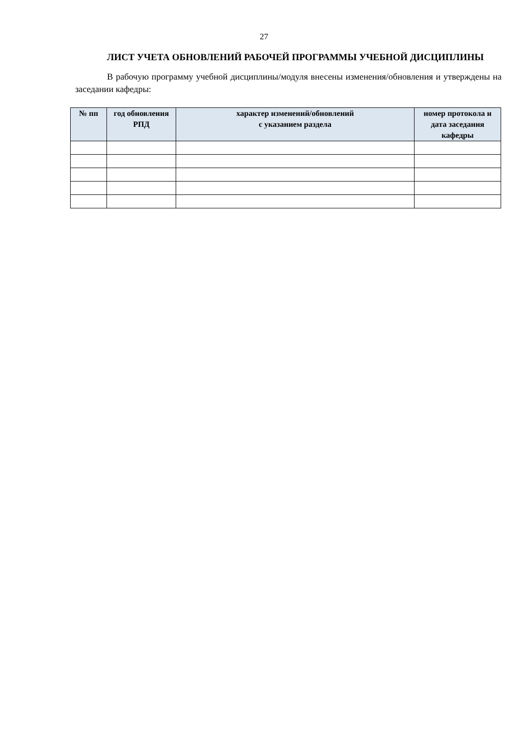27
ЛИСТ УЧЕТА ОБНОВЛЕНИЙ РАБОЧЕЙ ПРОГРАММЫ УЧЕБНОЙ ДИСЦИПЛИНЫ
В рабочую программу учебной дисциплины/модуля внесены изменения/обновления и утверждены на заседании кафедры:
| № пп | год обновления РПД | характер изменений/обновлений с указанием раздела | номер протокола и дата заседания кафедры |
| --- | --- | --- | --- |